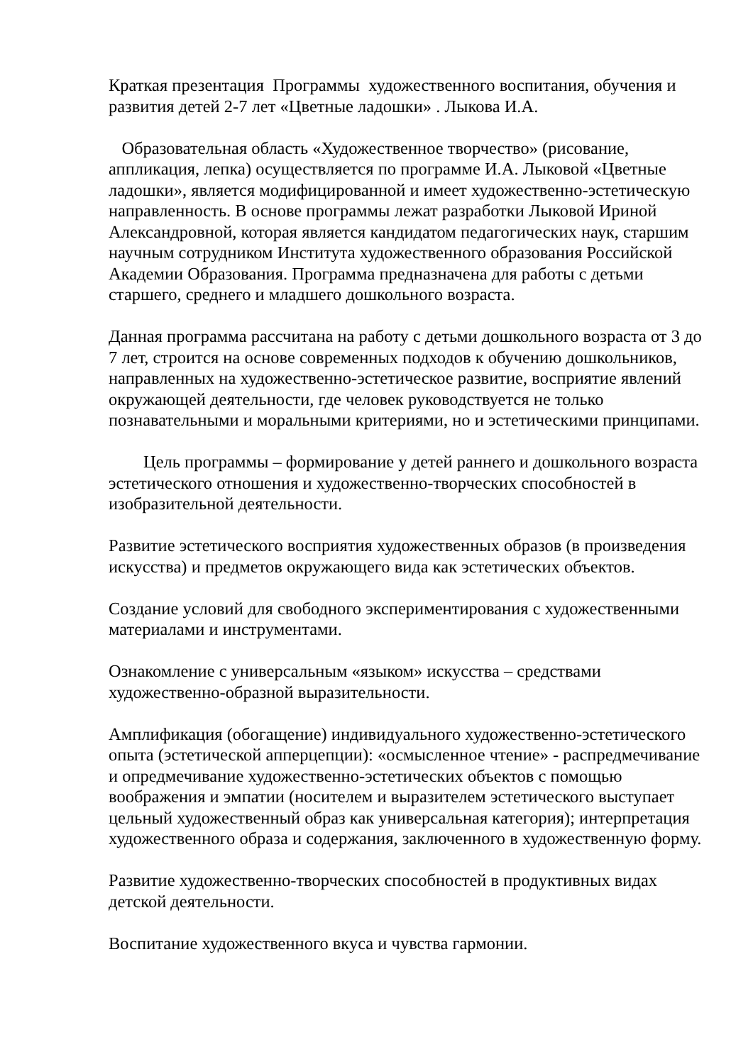Краткая презентация Программы художественного воспитания, обучения и развития детей 2-7 лет «Цветные ладошки» . Лыкова И.А.
Образовательная область «Художественное творчество» (рисование, аппликация, лепка) осуществляется по программе И.А. Лыковой «Цветные ладошки», является модифицированной и имеет художественно-эстетическую направленность. В основе программы лежат разработки Лыковой Ириной Александровной, которая является кандидатом педагогических наук, старшим научным сотрудником Института художественного образования Российской Академии Образования. Программа предназначена для работы с детьми старшего, среднего и младшего дошкольного возраста.
Данная программа рассчитана на работу с детьми дошкольного возраста от 3 до 7 лет, строится на основе современных подходов к обучению дошкольников, направленных на художественно-эстетическое развитие, восприятие явлений окружающей деятельности, где человек руководствуется не только познавательными и моральными критериями, но и эстетическими принципами.
Цель программы – формирование у детей раннего и дошкольного возраста эстетического отношения и художественно-творческих способностей в изобразительной деятельности.
Развитие эстетического восприятия художественных образов (в произведения искусства) и предметов окружающего вида как эстетических объектов.
Создание условий для свободного экспериментирования с художественными материалами и инструментами.
Ознакомление с универсальным «языком» искусства – средствами художественно-образной выразительности.
Амплификация (обогащение) индивидуального художественно-эстетического опыта (эстетической апперцепции): «осмысленное чтение» - распредмечивание и опредмечивание художественно-эстетических объектов с помощью воображения и эмпатии (носителем и выразителем эстетического выступает цельный художественный образ как универсальная категория); интерпретация художественного образа и содержания, заключенного в художественную форму.
Развитие художественно-творческих способностей в продуктивных видах детской деятельности.
Воспитание художественного вкуса и чувства гармонии.